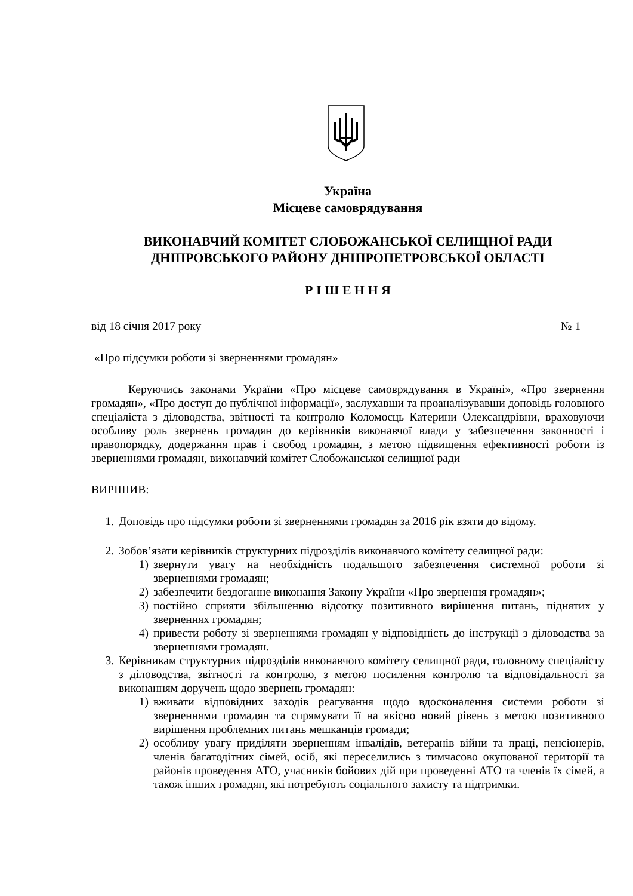Україна
Місцеве самоврядування
ВИКОНАВЧИЙ КОМІТЕТ СЛОБОЖАНСЬКОЇ СЕЛИЩНОЇ РАДИ
ДНІПРОВСЬКОГО РАЙОНУ ДНІПРОПЕТРОВСЬКОЇ ОБЛАСТІ
Р І Ш Е Н Н Я
від 18 січня 2017 року № 1
«Про підсумки роботи зі зверненнями громадян»
Керуючись законами України «Про місцеве самоврядування в Україні», «Про звернення громадян», «Про доступ до публічної інформації», заслухавши та проаналізувавши доповідь головного спеціаліста з діловодства, звітності та контролю Коломоєць Катерини Олександрівни, враховуючи особливу роль звернень громадян до керівників виконавчої влади у забезпечення законності і правопорядку, додержання прав і свобод громадян, з метою підвищення ефективності роботи із зверненнями громадян, виконавчий комітет Слобожанської селищної ради
ВИРІШИВ:
1. Доповідь про підсумки роботи зі зверненнями громадян за 2016 рік взяти до відому.
2. Зобов’язати керівників структурних підрозділів виконавчого комітету селищної ради:
1) звернути увагу на необхідність подальшого забезпечення системної роботи зі зверненнями громадян;
2) забезпечити бездоганне виконання Закону України «Про звернення громадян»;
3) постійно сприяти збільшенню відсотку позитивного вирішення питань, піднятих у зверненнях громадян;
4) привести роботу зі зверненнями громадян у відповідність до інструкції з діловодства за зверненнями громадян.
3. Керівникам структурних підрозділів виконавчого комітету селищної ради, головному спеціалісту з діловодства, звітності та контролю, з метою посилення контролю та відповідальності за виконанням доручень щодо звернень громадян:
1) вживати відповідних заходів реагування щодо вдосконалення системи роботи зі зверненнями громадян та спрямувати її на якісно новий рівень з метою позитивного вирішення проблемних питань мешканців громади;
2) особливу увагу приділяти зверненням інвалідів, ветеранів війни та праці, пенсіонерів, членів багатодітних сімей, осіб, які переселились з тимчасово окупованої території та районів проведення АТО, учасників бойових дій при проведенні АТО та членів їх сімей, а також інших громадян, які потребують соціального захисту та підтримки.